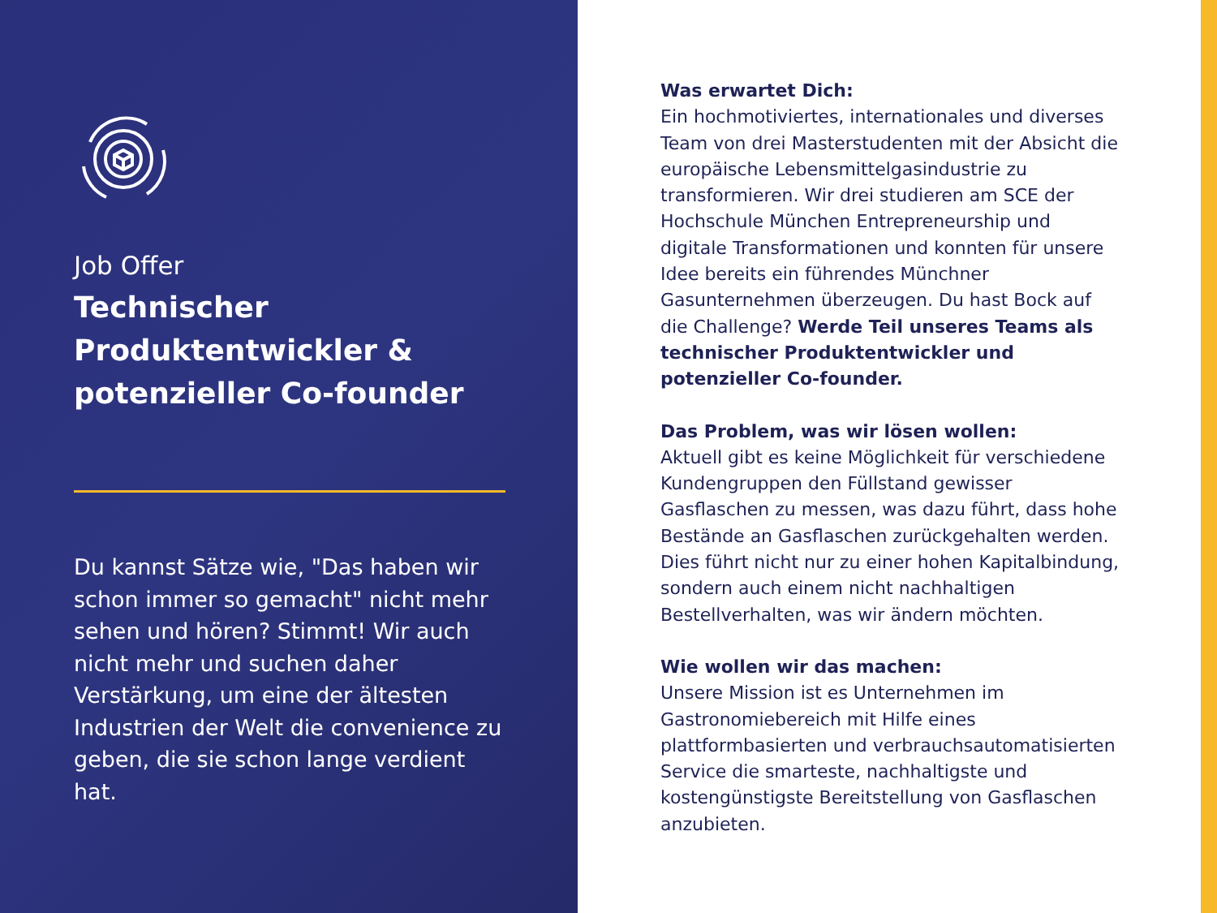Job Offer
Technischer Produktentwickler & potenzieller Co-founder
Du kannst Sätze wie, "Das haben wir schon immer so gemacht" nicht mehr sehen und hören? Stimmt! Wir auch nicht mehr und suchen daher Verstärkung, um eine der ältesten Industrien der Welt die convenience zu geben, die sie schon lange verdient hat.
Was erwartet Dich:
Ein hochmotiviertes, internationales und diverses Team von drei Masterstudenten mit der Absicht die europäische Lebensmittelgasindustrie zu transformieren. Wir drei studieren am SCE der Hochschule München Entrepreneurship und digitale Transformationen und konnten für unsere Idee bereits ein führendes Münchner Gasunternehmen überzeugen. Du hast Bock auf die Challenge? Werde Teil unseres Teams als technischer Produktentwickler und potenzieller Co-founder.
Das Problem, was wir lösen wollen:
Aktuell gibt es keine Möglichkeit für verschiedene Kundengruppen den Füllstand gewisser Gasflaschen zu messen, was dazu führt, dass hohe Bestände an Gasflaschen zurückgehalten werden. Dies führt nicht nur zu einer hohen Kapitalbindung, sondern auch einem nicht nachhaltigen Bestellverhalten, was wir ändern möchten.
Wie wollen wir das machen:
Unsere Mission ist es Unternehmen im Gastronomiebereich mit Hilfe eines plattformbasierten und verbrauchsautomatisierten Service die smarteste, nachhaltigste und kostengünstigste Bereitstellung von Gasflaschen anzubieten.